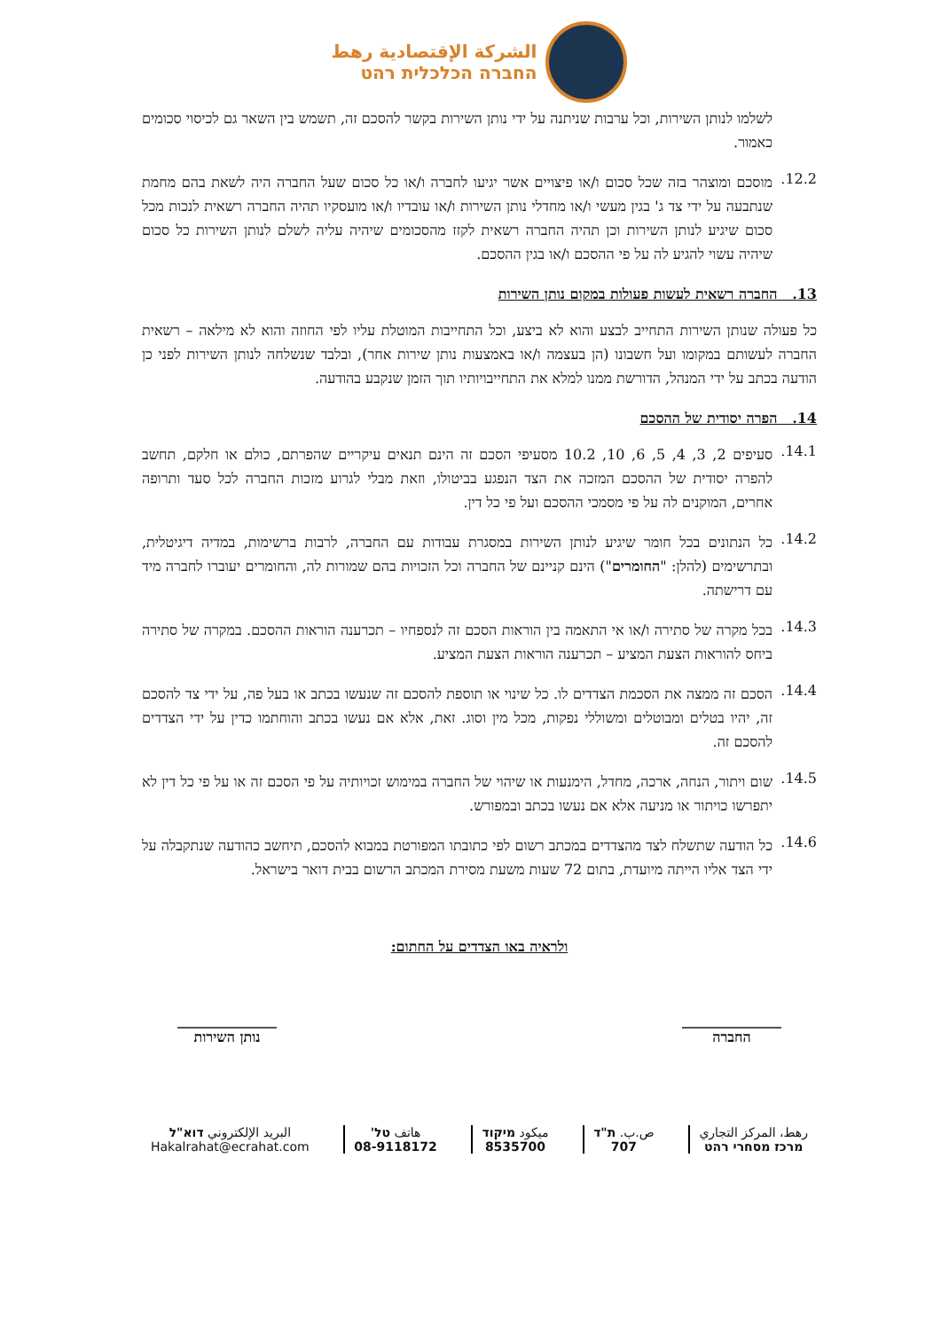الشركة الإقتصادية رهط
החברה הכלכלית רהט
לשלמו לנותן השירות, וכל ערבות שניתנה על ידי נותן השירות בקשר להסכם זה, תשמש בין השאר גם לכיסוי סכומים כאמור.
12.2.
מוסכם ומוצהר בזה שכל סכום ו/או פיצויים אשר יגיעו לחברה ו/או כל סכום שעל החברה היה לשאת בהם מחמת שנתבעה על ידי צד ג' בגין מעשי ו/או מחדלי נותן השירות ו/או עובדיו ו/או מועסקיו תהיה החברה רשאית לנכות מכל סכום שיגיע לנותן השירות וכן תהיה החברה רשאית לקזז מהסכומים שיהיה עליה לשלם לנותן השירות כל סכום שיהיה עשוי להגיע לה על פי ההסכם ו/או בגין ההסכם.
13. החברה רשאית לעשות פעולות במקום נותן השירות
כל פעולה שנותן השירות התחייב לבצע והוא לא ביצע, וכל התחייבות המוטלת עליו לפי החוזה והוא לא מילאה – רשאית החברה לעשותם במקומו ועל חשבונו (הן בעצמה ו/או באמצעות נותן שירות אחר), ובלבד שנשלחה לנותן השירות לפני כן הודעה בכתב על ידי המנהל, הדורשת ממנו למלא את התחייבויותיו תוך הזמן שנקבע בהודעה.
14. הפרה יסודית של ההסכם
14.1.
סעיפים 2, 3, 4, 5, 6, 10, 10.2 מסעיפי הסכם זה הינם תנאים עיקריים שהפרתם, כולם או חלקם, תחשב להפרה יסודית של ההסכם המזכה את הצד הנפגע בביטולו, וזאת מבלי לגרוע מזכות החברה לכל סעד ותרופה אחרים, המוקנים לה על פי מסמכי ההסכם ועל פי כל דין.
14.2.
כל הנתונים בכל חומר שיגיע לנותן השירות במסגרת עבודות עם החברה, לרבות ברשימות, במדיה דיגיטלית, ובתרשימים (להלן: "החומרים") הינם קניינם של החברה וכל הזכויות בהם שמורות לה, והחומרים יעוברו לחברה מיד עם דרישתה.
14.3.
בכל מקרה של סתירה ו/או אי התאמה בין הוראות הסכם זה לנספחיו – תכרענה הוראות ההסכם. במקרה של סתירה ביחס להוראות הצעת המציע – תכרענה הוראות הצעת המציע.
14.4.
הסכם זה ממצה את הסכמת הצדדים לו. כל שינוי או תוספת להסכם זה שנעשו בכתב או בעל פה, על ידי צד להסכם זה, יהיו בטלים ומבוטלים ומשוללי נפקות, מכל מין וסוג. זאת, אלא אם נעשו בכתב והוחתמו כדין על ידי הצדדים להסכם זה.
14.5.
שום ויתור, הנחה, ארכה, מחדל, הימנעות או שיהוי של החברה במימוש זכויותיה על פי הסכם זה או על פי כל דין לא יתפרשו כויתור או מניעה אלא אם נעשו בכתב ובמפורש.
14.6.
כל הודעה שתשלח לצד מהצדדים במכתב רשום לפי כתובתו המפורטת במבוא להסכם, תיחשב כהודעה שנתקבלה על ידי הצד אליו הייתה מיועדת, בתום 72 שעות משעת מסירת המכתב הרשום בבית דואר בישראל.
ולראיה באו הצדדים על החתום:
______________
החברה
______________
נותן השירות
رهط، المركز التجاري
מרכז מסחרי רהט
ص.ب. ת"ד
707
ميكود מיקוד
8535700
هاتف טל'
08-9118172
البريد الإلكتروني דוא"ל
Hakalrahat@ecrahat.com